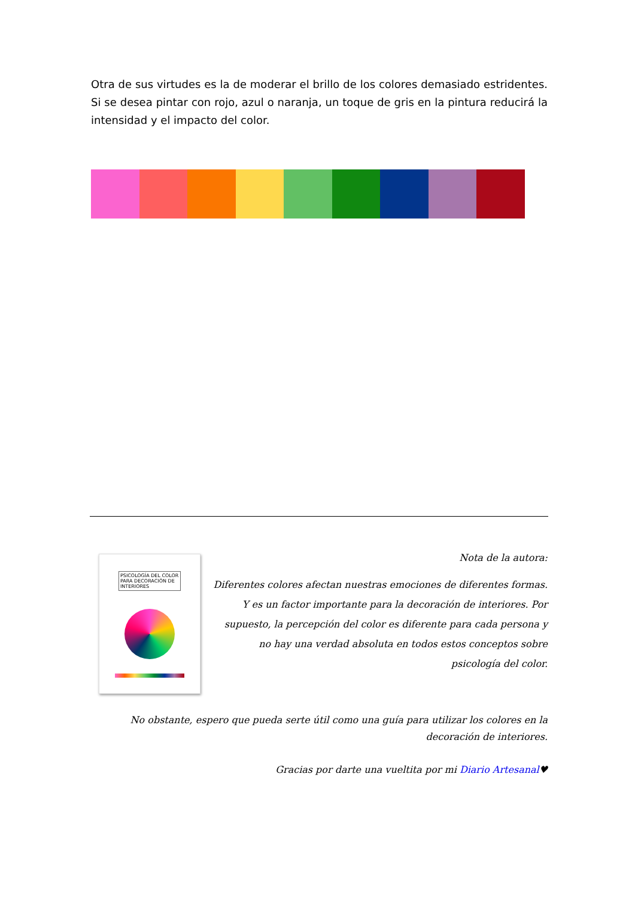Otra de sus virtudes es la de moderar el brillo de los colores demasiado estridentes. Si se desea pintar con rojo, azul o naranja, un toque de gris en la pintura reducirá la intensidad y el impacto del color.
PSICOLOGÍA DEL COLOR
PARA DECORACIÓN DE INTERIORES
Nota de la autora:
Diferentes colores afectan nuestras emociones de diferentes formas. Y es un factor importante para la decoración de interiores. Por supuesto, la percepción del color es diferente para cada persona y no hay una verdad absoluta en todos estos conceptos sobre psicología del color.
No obstante, espero que pueda serte útil como una guía para utilizar los colores en la decoración de interiores.
Gracias por darte una vueltita por mi Diario Artesanal♥